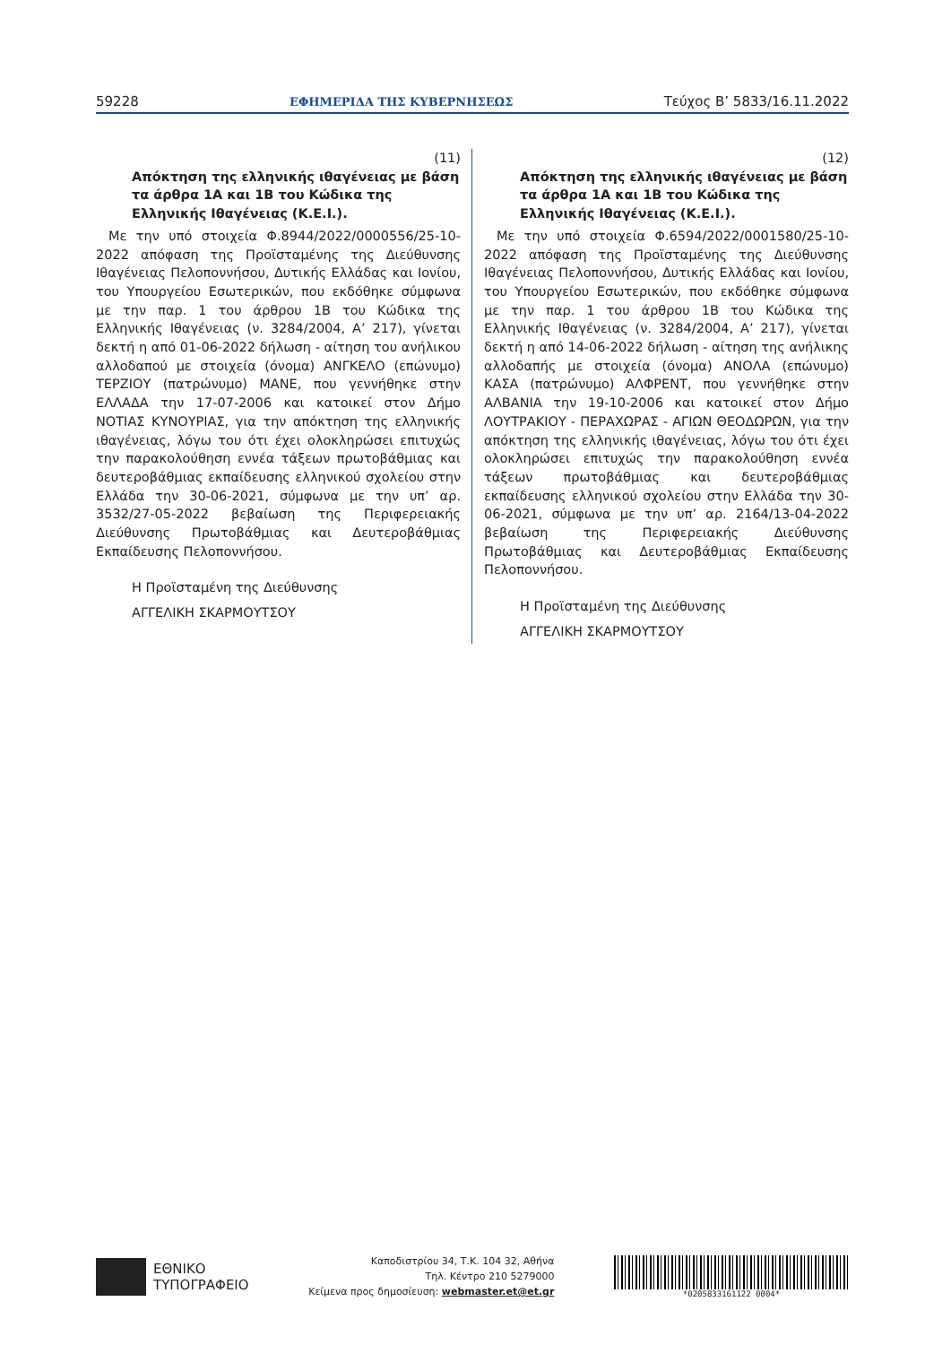59228 ΕΦΗΜΕΡΙΔΑ ΤΗΣ ΚΥΒΕΡΝΗΣΕΩΣ Τεύχος B’ 5833/16.11.2022
(11)
Απόκτηση της ελληνικής ιθαγένειας με βάση τα άρθρα 1Α και 1Β του Κώδικα της Ελληνικής Ιθαγένειας (Κ.Ε.Ι.).
Με την υπό στοιχεία Φ.8944/2022/0000556/25-10-2022 απόφαση της Προϊσταμένης της Διεύθυνσης Ιθαγένειας Πελοποννήσου, Δυτικής Ελλάδας και Ιονίου, του Υπουργείου Εσωτερικών, που εκδόθηκε σύμφωνα με την παρ. 1 του άρθρου 1Β του Κώδικα της Ελληνικής Ιθαγένειας (ν. 3284/2004, Α’ 217), γίνεται δεκτή η από 01-06-2022 δήλωση - αίτηση του ανήλικου αλλοδαπού με στοιχεία (όνομα) ΑΝΓΚΕΛΟ (επώνυμο) ΤΕΡΖΙΟΥ (πατρώνυμο) ΜΑΝΕ, που γεννήθηκε στην ΕΛΛΑΔΑ την 17-07-2006 και κατοικεί στον Δήμο ΝΟΤΙΑΣ ΚΥΝΟΥΡΙΑΣ, για την απόκτηση της ελληνικής ιθαγένειας, λόγω του ότι έχει ολοκληρώσει επιτυχώς την παρακολούθηση εννέα τάξεων πρωτοβάθμιας και δευτεροβάθμιας εκπαίδευσης ελληνικού σχολείου στην Ελλάδα την 30-06-2021, σύμφωνα με την υπ’ αρ. 3532/27-05-2022 βεβαίωση της Περιφερειακής Διεύθυνσης Πρωτοβάθμιας και Δευτεροβάθμιας Εκπαίδευσης Πελοποννήσου.
Η Προϊσταμένη της Διεύθυνσης
ΑΓΓΕΛΙΚΗ ΣΚΑΡΜΟΥΤΣΟΥ
(12)
Απόκτηση της ελληνικής ιθαγένειας με βάση τα άρθρα 1Α και 1Β του Κώδικα της Ελληνικής Ιθαγένειας (Κ.Ε.Ι.).
Με την υπό στοιχεία Φ.6594/2022/0001580/25-10-2022 απόφαση της Προϊσταμένης της Διεύθυνσης Ιθαγένειας Πελοποννήσου, Δυτικής Ελλάδας και Ιονίου, του Υπουργείου Εσωτερικών, που εκδόθηκε σύμφωνα με την παρ. 1 του άρθρου 1Β του Κώδικα της Ελληνικής Ιθαγένειας (ν. 3284/2004, Α’ 217), γίνεται δεκτή η από 14-06-2022 δήλωση - αίτηση της ανήλικης αλλοδαπής με στοιχεία (όνομα) ΑΝΟΛΑ (επώνυμο) ΚΑΣΑ (πατρώνυμο) ΑΛΦΡΕΝΤ, που γεννήθηκε στην ΑΛΒΑΝΙΑ την 19-10-2006 και κατοικεί στον Δήμο ΛΟΥΤΡΑΚΙΟΥ - ΠΕΡΑΧΩΡΑΣ - ΑΓΙΩΝ ΘΕΟΔΩΡΩΝ, για την απόκτηση της ελληνικής ιθαγένειας, λόγω του ότι έχει ολοκληρώσει επιτυχώς την παρακολούθηση εννέα τάξεων πρωτοβάθμιας και δευτεροβάθμιας εκπαίδευσης ελληνικού σχολείου στην Ελλάδα την 30-06-2021, σύμφωνα με την υπ’ αρ. 2164/13-04-2022 βεβαίωση της Περιφερειακής Διεύθυνσης Πρωτοβάθμιας και Δευτεροβάθμιας Εκπαίδευσης Πελοποννήσου.
Η Προϊσταμένη της Διεύθυνσης
ΑΓΓΕΛΙΚΗ ΣΚΑΡΜΟΥΤΣΟΥ
ΕΘΝΙΚΟ
ΤΥΠΟΓΡΑΦΕΙΟ
Καποδιστρίου 34, Τ.Κ. 104 32, Αθήνα
Τηλ. Κέντρο 210 5279000
Κείμενα προς δημοσίευση: webmaster.et@et.gr
*0205833161122 0004*